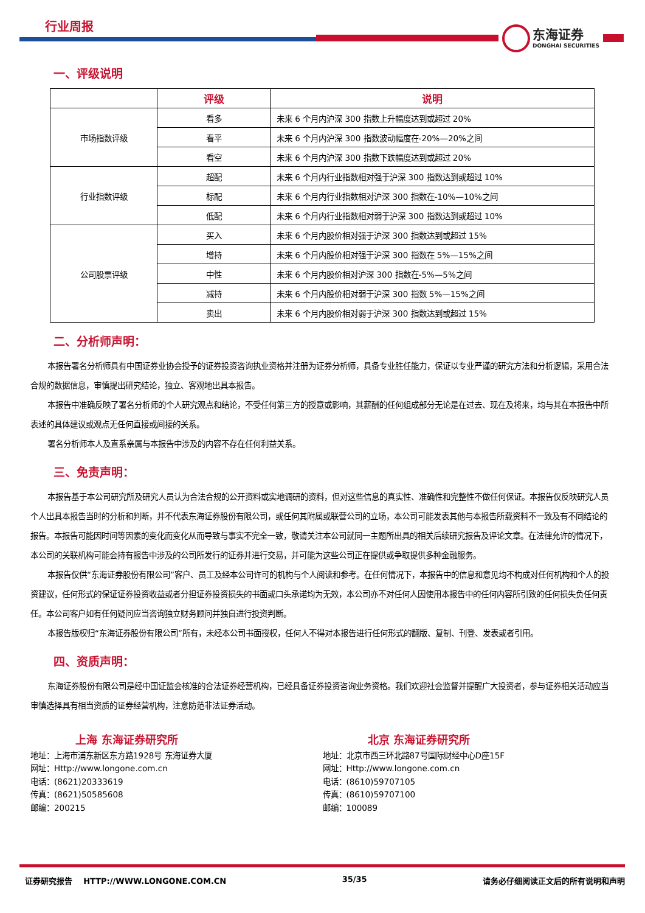行业周报
东海证券
DONGHAI SECURITIES
一、评级说明
| | 评级 | 说明 |
| --- | --- | --- |
| 市场指数评级 | 看多 | 未来 6 个月内沪深 300 指数上升幅度达到或超过 20% |
| | 看平 | 未来 6 个月内沪深 300 指数波动幅度在-20%—20%之间 |
| | 看空 | 未来 6 个月内沪深 300 指数下跌幅度达到或超过 20% |
| 行业指数评级 | 超配 | 未来 6 个月内行业指数相对强于沪深 300 指数达到或超过 10% |
| | 标配 | 未来 6 个月内行业指数相对沪深 300 指数在-10%—10%之间 |
| | 低配 | 未来 6 个月内行业指数相对弱于沪深 300 指数达到或超过 10% |
| 公司股票评级 | 买入 | 未来 6 个月内股价相对强于沪深 300 指数达到或超过 15% |
| | 增持 | 未来 6 个月内股价相对强于沪深 300 指数在 5%—15%之间 |
| | 中性 | 未来 6 个月内股价相对沪深 300 指数在-5%—5%之间 |
| | 减持 | 未来 6 个月内股价相对弱于沪深 300 指数 5%—15%之间 |
| | 卖出 | 未来 6 个月内股价相对弱于沪深 300 指数达到或超过 15% |
二、分析师声明：
本报告署名分析师具有中国证券业协会授予的证券投资咨询执业资格并注册为证券分析师，具备专业胜任能力，保证以专业严谨的研究方法和分析逻辑，采用合法合规的数据信息，审慎提出研究结论，独立、客观地出具本报告。
本报告中准确反映了署名分析师的个人研究观点和结论，不受任何第三方的授意或影响，其薪酬的任何组成部分无论是在过去、现在及将来，均与其在本报告中所表述的具体建议或观点无任何直接或间接的关系。
署名分析师本人及直系亲属与本报告中涉及的内容不存在任何利益关系。
三、免责声明：
本报告基于本公司研究所及研究人员认为合法合规的公开资料或实地调研的资料，但对这些信息的真实性、准确性和完整性不做任何保证。本报告仅反映研究人员个人出具本报告当时的分析和判断，并不代表东海证券股份有限公司，或任何其附属或联营公司的立场，本公司可能发表其他与本报告所载资料不一致及有不同结论的报告。本报告可能因时间等因素的变化而变化从而导致与事实不完全一致，敬请关注本公司就同一主题所出具的相关后续研究报告及评论文章。在法律允许的情况下，本公司的关联机构可能会持有报告中涉及的公司所发行的证券并进行交易，并可能为这些公司正在提供或争取提供多种金融服务。
本报告仅供“东海证券股份有限公司”客户、员工及经本公司许可的机构与个人阅读和参考。在任何情况下，本报告中的信息和意见均不构成对任何机构和个人的投资建议，任何形式的保证证券投资收益或者分担证券投资损失的书面或口头承诺均为无效，本公司亦不对任何人因使用本报告中的任何内容所引致的任何损失负任何责任。本公司客户如有任何疑问应当咨询独立财务顾问并独自进行投资判断。
本报告版权归“东海证券股份有限公司”所有，未经本公司书面授权，任何人不得对本报告进行任何形式的翻版、复制、刊登、发表或者引用。
四、资质声明：
东海证券股份有限公司是经中国证监会核准的合法证券经营机构，已经具备证券投资咨询业务资格。我们欢迎社会监督并提醒广大投资者，参与证券相关活动应当审慎选择具有相当资质的证券经营机构，注意防范非法证券活动。
上海 东海证券研究所
地址：上海市浦东新区东方路1928号 东海证券大厦
网址：Http://www.longone.com.cn
电话：(8621)20333619
传真：(8621)50585608
邮编：200215
北京 东海证券研究所
地址：北京市西三环北路87号国际财经中心D座15F
网址：Http://www.longone.com.cn
电话：(8610)59707105
传真：(8610)59707100
邮编：100089
证券研究报告 HTTP://WWW.LONGONE.COM.CN 35/35 请务必仔细阅读正文后的所有说明和声明